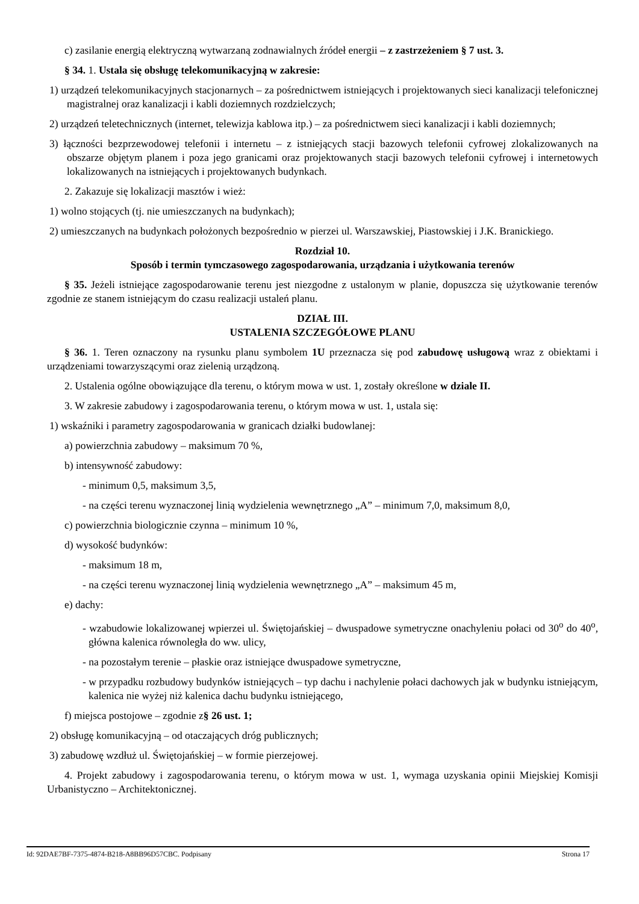c) zasilanie energią elektryczną wytwarzaną zodnawialnych źródeł energii – z zastrzeżeniem § 7 ust. 3.
§ 34. 1. Ustala się obsługę telekomunikacyjną w zakresie:
1) urządzeń telekomunikacyjnych stacjonarnych – za pośrednictwem istniejących i projektowanych sieci kanalizacji telefonicznej magistralnej oraz kanalizacji i kabli doziemnych rozdzielczych;
2) urządzeń teletechnicznych (internet, telewizja kablowa itp.) – za pośrednictwem sieci kanalizacji i kabli doziemnych;
3) łączności bezprzewodowej telefonii i internetu – z istniejących stacji bazowych telefonii cyfrowej zlokalizowanych na obszarze objętym planem i poza jego granicami oraz projektowanych stacji bazowych telefonii cyfrowej i internetowych lokalizowanych na istniejących i projektowanych budynkach.
2. Zakazuje się lokalizacji masztów i wież:
1) wolno stojących (tj. nie umieszczanych na budynkach);
2) umieszczanych na budynkach położonych bezpośrednio w pierzei ul. Warszawskiej, Piastowskiej i J.K. Branickiego.
Rozdział 10.
Sposób i termin tymczasowego zagospodarowania, urządzania i użytkowania terenów
§ 35. Jeżeli istniejące zagospodarowanie terenu jest niezgodne z ustalonym w planie, dopuszcza się użytkowanie terenów zgodnie ze stanem istniejącym do czasu realizacji ustaleń planu.
DZIAŁ III.
USTALENIA SZCZEGÓŁOWE PLANU
§ 36. 1. Teren oznaczony na rysunku planu symbolem 1U przeznacza się pod zabudowę usługową wraz z obiektami i urządzeniami towarzyszącymi oraz zielenią urządzoną.
2. Ustalenia ogólne obowiązujące dla terenu, o którym mowa w ust. 1, zostały określone w dziale II.
3. W zakresie zabudowy i zagospodarowania terenu, o którym mowa w ust. 1, ustala się:
1) wskaźniki i parametry zagospodarowania w granicach działki budowlanej:
a) powierzchnia zabudowy – maksimum 70 %,
b) intensywność zabudowy:
- minimum 0,5, maksimum 3,5,
- na części terenu wyznaczonej linią wydzielenia wewnętrznego „A” – minimum 7,0, maksimum 8,0,
c) powierzchnia biologicznie czynna – minimum 10 %,
d) wysokość budynków:
- maksimum 18 m,
- na części terenu wyznaczonej linią wydzielenia wewnętrznego „A” – maksimum 45 m,
e) dachy:
- wzabudowie lokalizowanej wpierzei ul. Świętojańskiej – dwuspadowe symetryczne onachyleniu połaci od 30<sup>o</sup> do 40<sup>o</sup>, główna kalenica równoległa do ww. ulicy,
- na pozostałym terenie – płaskie oraz istniejące dwuspadowe symetryczne,
- w przypadku rozbudowy budynków istniejących – typ dachu i nachylenie połaci dachowych jak w budynku istniejącym, kalenica nie wyżej niż kalenica dachu budynku istniejącego,
f) miejsca postojowe – zgodnie z§ 26 ust. 1;
2) obsługę komunikacyjną – od otaczających dróg publicznych;
3) zabudowę wzdłuż ul. Świętojańskiej – w formie pierzejowej.
4. Projekt zabudowy i zagospodarowania terenu, o którym mowa w ust. 1, wymaga uzyskania opinii Miejskiej Komisji Urbanistyczno – Architektonicznej.
Id: 92DAE7BF-7375-4874-B218-A8BB96D57CBC. Podpisany Strona 17